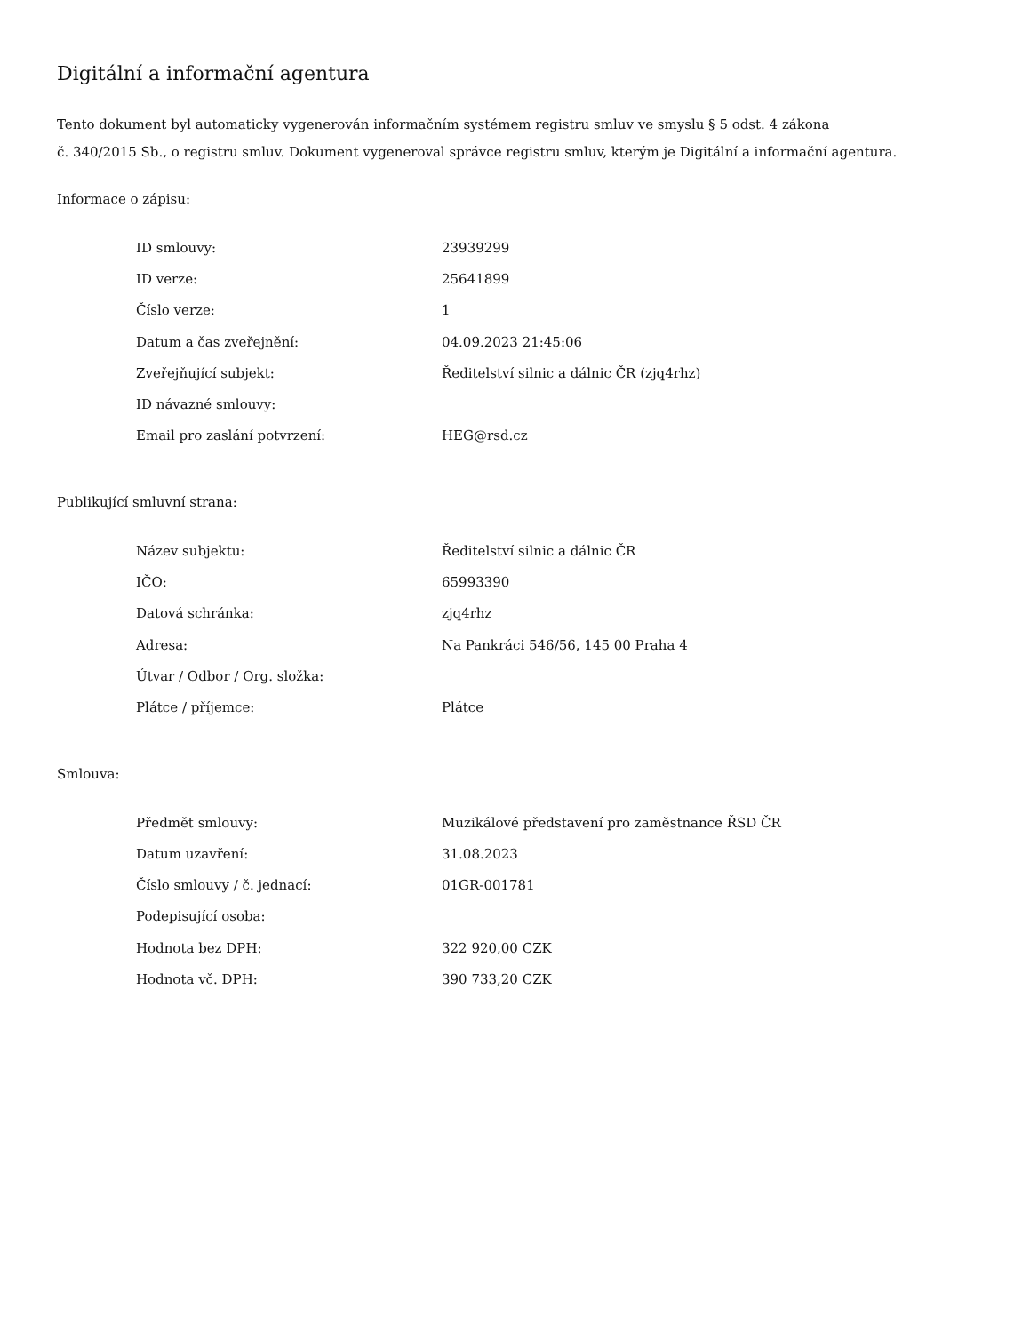Digitální a informační agentura
Tento dokument byl automaticky vygenerován informačním systémem registru smluv ve smyslu § 5 odst. 4 zákona
č. 340/2015 Sb., o registru smluv. Dokument vygeneroval správce registru smluv, kterým je Digitální a informační agentura.
Informace o zápisu:
| ID smlouvy: | 23939299 |
| ID verze: | 25641899 |
| Číslo verze: | 1 |
| Datum a čas zveřejnění: | 04.09.2023 21:45:06 |
| Zveřejňující subjekt: | Ředitelství silnic a dálnic ČR (zjq4rhz) |
| ID návazné smlouvy: | |
| Email pro zaslání potvrzení: | HEG@rsd.cz |
Publikující smluvní strana:
| Název subjektu: | Ředitelství silnic a dálnic ČR |
| IČO: | 65993390 |
| Datová schránka: | zjq4rhz |
| Adresa: | Na Pankráci 546/56, 145 00 Praha 4 |
| Útvar / Odbor / Org. složka: | |
| Plátce / příjemce: | Plátce |
Smlouva:
| Předmět smlouvy: | Muzikálové představení pro zaměstnance ŘSD ČR |
| Datum uzavření: | 31.08.2023 |
| Číslo smlouvy / č. jednací: | 01GR-001781 |
| Podepisující osoba: | |
| Hodnota bez DPH: | 322 920,00 CZK |
| Hodnota vč. DPH: | 390 733,20 CZK |